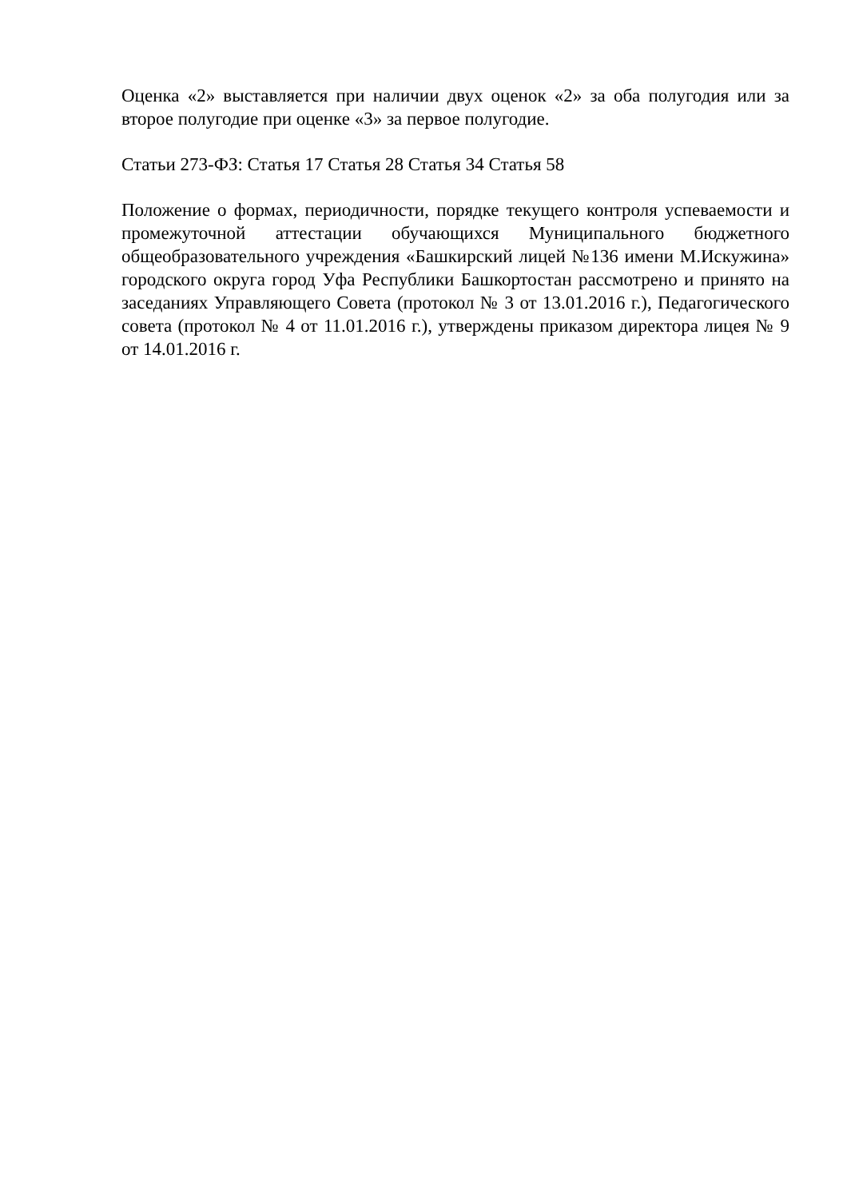Оценка «2» выставляется при наличии двух оценок «2» за оба полугодия или за второе полугодие при оценке «3» за первое полугодие.
Статьи 273-ФЗ: Статья 17 Статья 28 Статья 34 Статья 58
Положение о формах, периодичности, порядке текущего контроля успеваемости и промежуточной аттестации обучающихся Муниципального бюджетного общеобразовательного учреждения «Башкирский лицей №136 имени М.Искужина» городского округа город Уфа Республики Башкортостан рассмотрено и принято на заседаниях Управляющего Совета (протокол № 3 от 13.01.2016 г.), Педагогического совета (протокол № 4 от 11.01.2016 г.), утверждены приказом директора лицея № 9 от 14.01.2016 г.